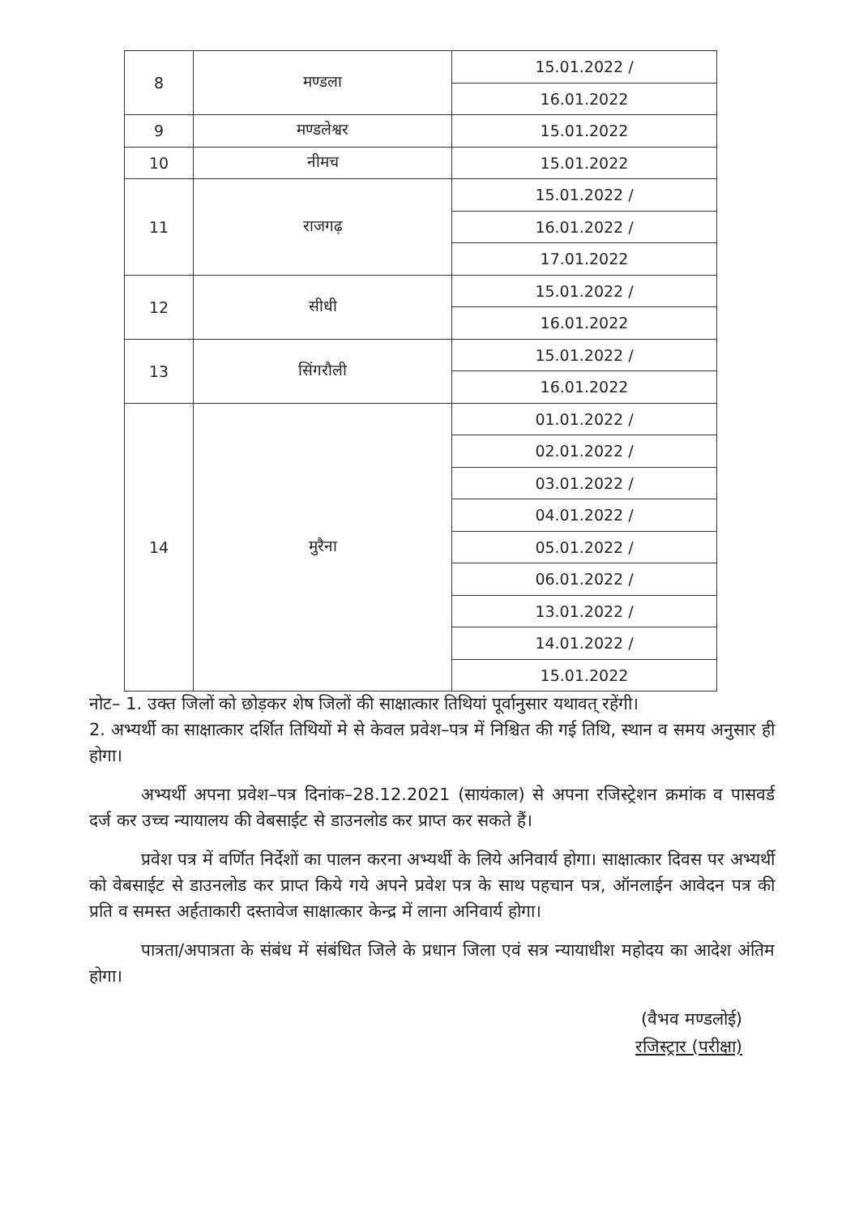| 8 | मण्डला | 15.01.2022 / |
| | | 16.01.2022 |
| 9 | मण्डलेश्वर | 15.01.2022 |
| 10 | नीमच | 15.01.2022 |
| 11 | राजगढ़ | 15.01.2022 / |
| | | 16.01.2022 / |
| | | 17.01.2022 |
| 12 | सीधी | 15.01.2022 / |
| | | 16.01.2022 |
| 13 | सिंगरौली | 15.01.2022 / |
| | | 16.01.2022 |
| 14 | मुरैना | 01.01.2022 / |
| | | 02.01.2022 / |
| | | 03.01.2022 / |
| | | 04.01.2022 / |
| | | 05.01.2022 / |
| | | 06.01.2022 / |
| | | 13.01.2022 / |
| | | 14.01.2022 / |
| | | 15.01.2022 |
नोट– 1. उक्त जिलों को छोड़कर शेष जिलों की साक्षात्कार तिथियां पूर्वानुसार यथावत् रहेंगी।
2. अभ्यर्थी का साक्षात्कार दर्शित तिथियों मे से केवल प्रवेश–पत्र में निश्चित की गई तिथि, स्थान व समय अनुसार ही होगा।
अभ्यर्थी अपना प्रवेश–पत्र दिनांक–28.12.2021 (सायंकाल) से अपना रजिस्ट्रेशन क्रमांक व पासवर्ड दर्ज कर उच्च न्यायालय की वेबसाईट से डाउनलोड कर प्राप्त कर सकते हैं।
प्रवेश पत्र में वर्णित निर्देशों का पालन करना अभ्यर्थी के लिये अनिवार्य होगा। साक्षात्कार दिवस पर अभ्यर्थी को वेबसाईट से डाउनलोड कर प्राप्त किये गये अपने प्रवेश पत्र के साथ पहचान पत्र, ऑनलाईन आवेदन पत्र की प्रति व समस्त अर्हताकारी दस्तावेज साक्षात्कार केन्द्र में लाना अनिवार्य होगा।
पात्रता/अपात्रता के संबंध में संबंधित जिले के प्रधान जिला एवं सत्र न्यायाधीश महोदय का आदेश अंतिम होगा।
(वैभव मण्डलोई)
रजिस्ट्रार (परीक्षा)